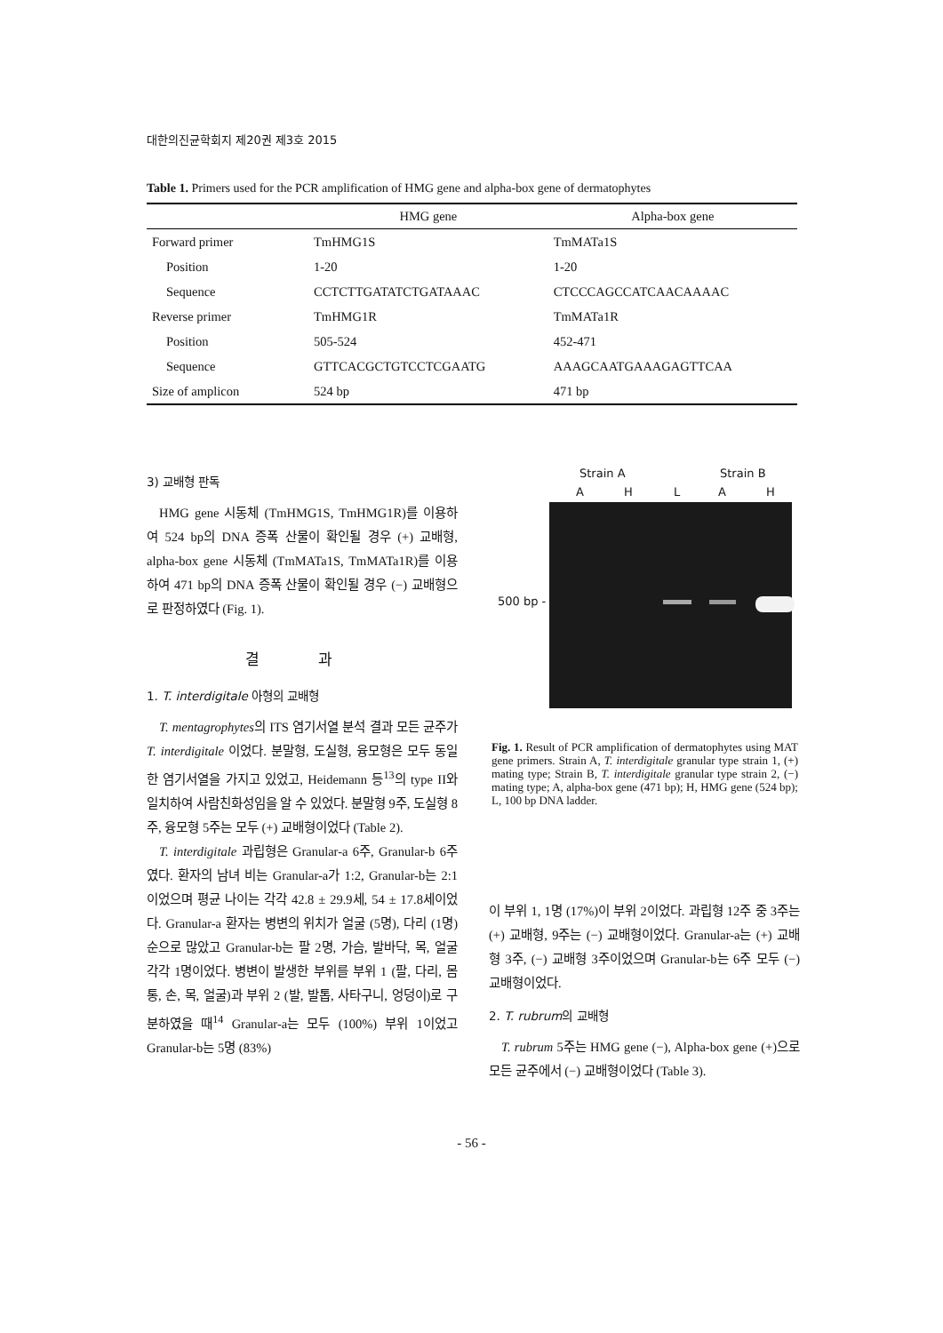대한의진균학회지 제20권 제3호 2015
Table 1. Primers used for the PCR amplification of HMG gene and alpha-box gene of dermatophytes
| | HMG gene | Alpha-box gene |
| --- | --- | --- |
| Forward primer | TmHMG1S | TmMATa1S |
| Position | 1-20 | 1-20 |
| Sequence | CCTCTTGATATCTGATAAAC | CTCCCAGCCATCAACAAAAC |
| Reverse primer | TmHMG1R | TmMATa1R |
| Position | 505-524 | 452-471 |
| Sequence | GTTCACGCTGTCCTCGAATG | AAAGCAATGAAAGAGTTCAA |
| Size of amplicon | 524 bp | 471 bp |
3) 교배형 판독
HMG gene 시동체 (TmHMG1S, TmHMG1R)를 이용하여 524 bp의 DNA 증폭 산물이 확인될 경우 (+) 교배형, alpha-box gene 시동체 (TmMATa1S, TmMATa1R)를 이용하여 471 bp의 DNA 증폭 산물이 확인될 경우 (−) 교배형으로 판정하였다 (Fig. 1).
결 과
1. T. interdigitale 아형의 교배형
T. mentagrophytes의 ITS 염기서열 분석 결과 모든 균주가 T. interdigitale 이었다. 분말형, 도실형, 융모형은 모두 동일한 염기서열을 가지고 있었고, Heidemann 등<sup>13</sup>의 type II와 일치하여 사람친화성임을 알 수 있었다. 분말형 9주, 도실형 8주, 융모형 5주는 모두 (+) 교배형이었다 (Table 2).
T. interdigitale 과립형은 Granular-a 6주, Granular-b 6주였다. 환자의 남녀 비는 Granular-a가 1:2, Granular-b는 2:1이었으며 평균 나이는 각각 42.8 ± 29.9세, 54 ± 17.8세이었다. Granular-a 환자는 병변의 위치가 얼굴 (5명), 다리 (1명) 순으로 많았고 Granular-b는 팔 2명, 가슴, 발바닥, 목, 얼굴 각각 1명이었다. 병변이 발생한 부위를 부위 1 (팔, 다리, 몸통, 손, 목, 얼굴)과 부위 2 (발, 발톱, 사타구니, 엉덩이)로 구분하였을 때<sup>14</sup> Granular-a는 모두 (100%) 부위 1이었고 Granular-b는 5명 (83%)
Strain A Strain B
AHLAH
500 bp -
Fig. 1. Result of PCR amplification of dermatophytes using MAT gene primers. Strain A, T. interdigitale granular type strain 1, (+) mating type; Strain B, T. interdigitale granular type strain 2, (−) mating type; A, alpha-box gene (471 bp); H, HMG gene (524 bp); L, 100 bp DNA ladder.
이 부위 1, 1명 (17%)이 부위 2이었다. 과립형 12주 중 3주는 (+) 교배형, 9주는 (−) 교배형이었다. Granular-a는 (+) 교배형 3주, (−) 교배형 3주이었으며 Granular-b는 6주 모두 (−) 교배형이었다.
2. T. rubrum의 교배형
T. rubrum 5주는 HMG gene (−), Alpha-box gene (+)으로 모든 균주에서 (−) 교배형이었다 (Table 3).
- 56 -